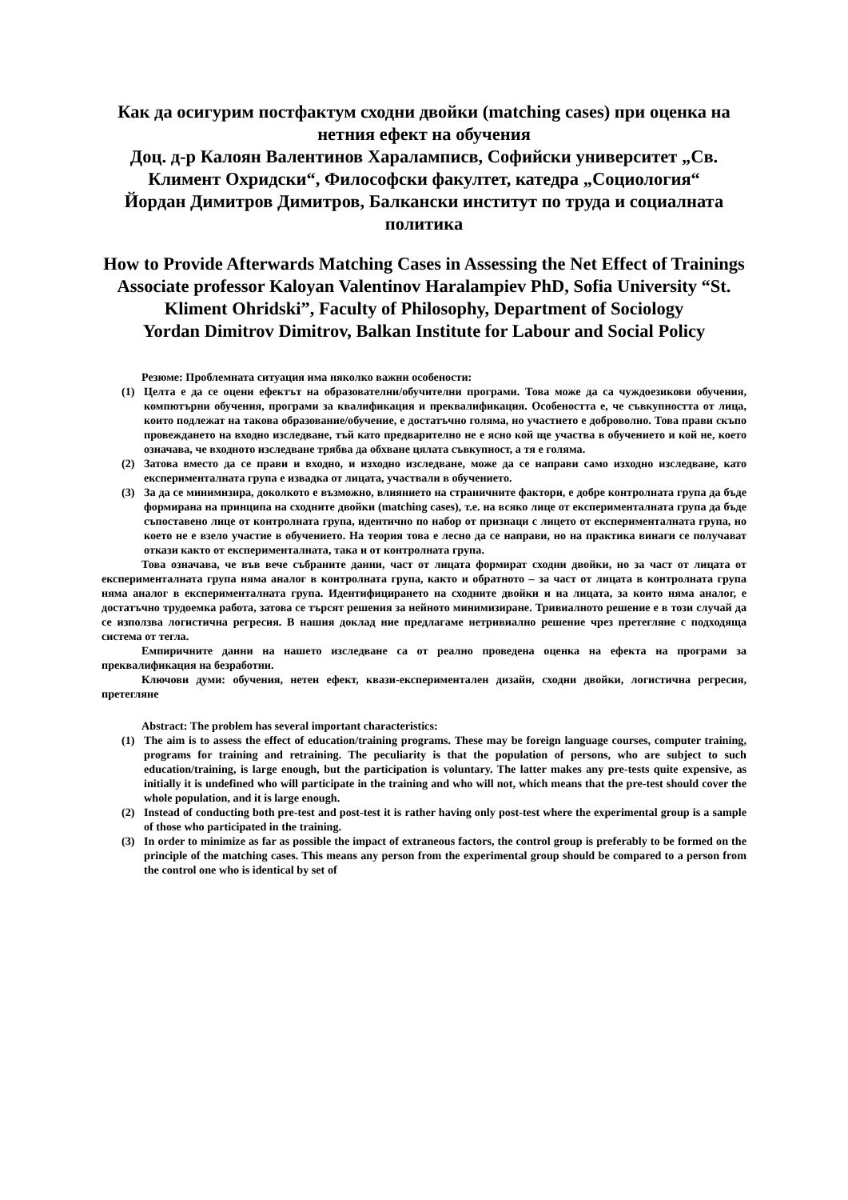Как да осигурим постфактум сходни двойки (matching cases) при оценка на нетния ефект на обучения
Доц. д-р Калоян Валентинов Хараламписв, Софийски университет „Св. Климент Охридски“, Философски факултет, катедра „Социология“
Йордан Димитров Димитров, Балкански институт по труда и социалната политика
How to Provide Afterwards Matching Cases in Assessing the Net Effect of Trainings
Associate professor Kaloyan Valentinov Haralampiev PhD, Sofia University “St. Kliment Ohridski”, Faculty of Philosophy, Department of Sociology
Yordan Dimitrov Dimitrov, Balkan Institute for Labour and Social Policy
Резюме: Проблемната ситуация има няколко важни особености:
(1) Целта е да се оцени ефектът на образователни/обучителни програми. Това може да са чуждоезикови обучения, компютърни обучения, програми за квалификация и преквалификация. Особеността е, че съвкупността от лица, които подлежат на такова образование/обучение, е достатъчно голяма, но участието е доброволно. Това прави скъпо провеждането на входно изследване, тъй като предварително не е ясно кой ще участва в обучението и кой не, което означава, че входното изследване трябва да обхване цялата съвкупност, а тя е голяма.
(2) Затова вместо да се прави и входно, и изходно изследване, може да се направи само изходно изследване, като експерименталната група е извадка от лицата, участвали в обучението.
(3) За да се минимизира, доколкото е възможно, влиянието на страничните фактори, е добре контролната група да бъде формирана на принципа на сходните двойки (matching cases), т.е. на всяко лице от експерименталната група да бъде съпоставено лице от контролната група, идентично по набор от признаци с лицето от експерименталната група, но което не е взело участие в обучението. На теория това е лесно да се направи, но на практика винаги се получават откази както от експерименталната, така и от контролната група.
Това означава, че във вече събраните данни, част от лицата формират сходни двойки, но за част от лицата от експерименталната група няма аналог в контролната група, както и обратното – за част от лицата в контролната група няма аналог в експерименталната група. Идентифицирането на сходните двойки и на лицата, за които няма аналог, е достатъчно трудоемка работа, затова се търсят решения за нейното минимизиране. Тривиалното решение е в този случай да се използва логистична регресия. В нашия доклад ние предлагаме нетривиално решение чрез претегляне с подходяща система от тегла.
Емпиричните данни на нашето изследване са от реално проведена оценка на ефекта на програми за преквалификация на безработни.
Ключови думи: обучения, нетен ефект, квази-експериментален дизайн, сходни двойки, логистична регресия, претегляне
Abstract: The problem has several important characteristics:
(1) The aim is to assess the effect of education/training programs. These may be foreign language courses, computer training, programs for training and retraining. The peculiarity is that the population of persons, who are subject to such education/training, is large enough, but the participation is voluntary. The latter makes any pre-tests quite expensive, as initially it is undefined who will participate in the training and who will not, which means that the pre-test should cover the whole population, and it is large enough.
(2) Instead of conducting both pre-test and post-test it is rather having only post-test where the experimental group is a sample of those who participated in the training.
(3) In order to minimize as far as possible the impact of extraneous factors, the control group is preferably to be formed on the principle of the matching cases. This means any person from the experimental group should be compared to a person from the control one who is identical by set of